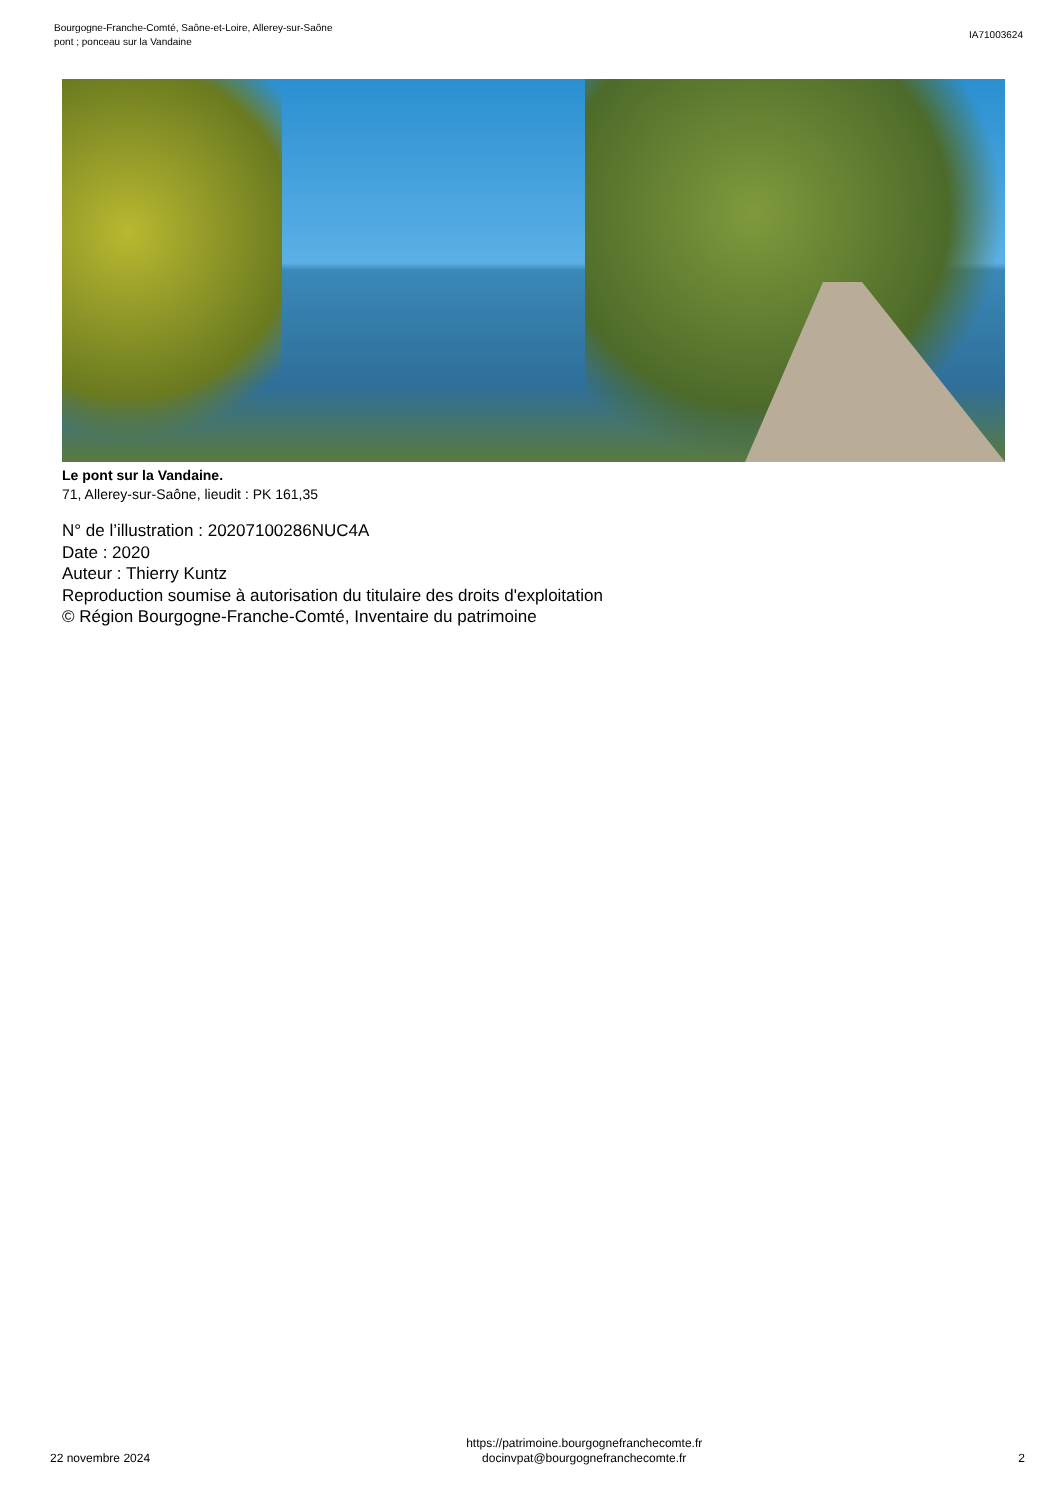Bourgogne-Franche-Comté, Saône-et-Loire, Allerey-sur-Saône
pont ; ponceau sur la Vandaine
IA71003624
Le pont sur la Vandaine.
71, Allerey-sur-Saône, lieudit : PK 161,35
N° de l’illustration : 20207100286NUC4A
Date : 2020
Auteur : Thierry Kuntz
Reproduction soumise à autorisation du titulaire des droits d'exploitation
© Région Bourgogne-Franche-Comté, Inventaire du patrimoine
22 novembre 2024
https://patrimoine.bourgognefranchecomte.fr
docinvpat@bourgognefranchecomte.fr
2